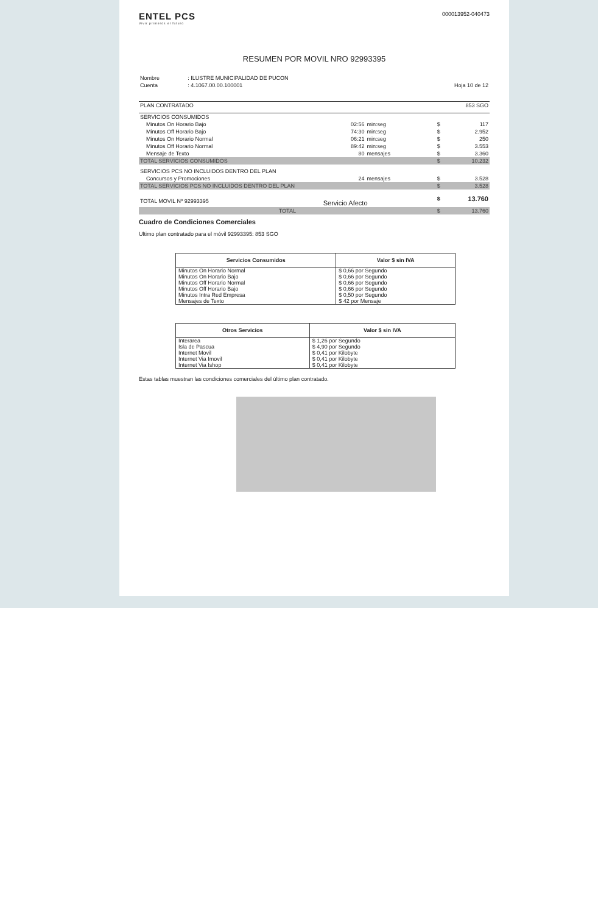ENTEL PCS
Vivir primeros el futuro
000013952-040473
RESUMEN POR MOVIL NRO 92993395
| Nombre | : ILUSTRE MUNICIPALIDAD DE PUCON | |
| Cuenta | : 4.1067.00.00.100001 | Hoja 10 de 12 |
| PLAN CONTRATADO | 853 SGO |
| SERVICIOS CONSUMIDOS | | | | |
| Minutos On Horario Bajo | 02:56 | min:seg | $ | 117 |
| Minutos Off Horario Bajo | 74:30 | min:seg | $ | 2.952 |
| Minutos On Horario Normal | 06:21 | min:seg | $ | 250 |
| Minutos Off Horario Normal | 89:42 | min:seg | $ | 3.553 |
| Mensaje de Texto | 80 | mensajes | $ | 3.360 |
| TOTAL SERVICIOS CONSUMIDOS | | | $ | 10.232 |
| SERVICIOS PCS NO INCLUIDOS DENTRO DEL PLAN | | | | |
| Concursos y Promociones | 24 | mensajes | $ | 3.528 |
| TOTAL SERVICIOS PCS NO INCLUIDOS DENTRO DEL PLAN | | | $ | 3.528 |
| TOTAL MOVIL Nº 92993395 | Servicio Afecto | | $ | 13.760 |
| TOTAL | | | $ | 13.760 |
Cuadro de Condiciones Comerciales
Ultimo plan contratado para el móvil 92993395: 853 SGO
| Servicios Consumidos | Valor $ sin IVA |
| --- | --- |
| Minutos On Horario Normal | $ 0,66 por Segundo |
| Minutos On Horario Bajo | $ 0,66 por Segundo |
| Minutos Off Horario Normal | $ 0,66 por Segundo |
| Minutos Off Horario Bajo | $ 0,66 por Segundo |
| Minutos Intra Red Empresa | $ 0,50 por Segundo |
| Mensajes de Texto | $ 42 por Mensaje |
| Otros Servicios | Valor $ sin IVA |
| --- | --- |
| Interarea | $ 1,26 por Segundo |
| Isla de Pascua | $ 4,90 por Segundo |
| Internet Movil | $ 0,41 por Kilobyte |
| Internet Via Imovil | $ 0,41 por Kilobyte |
| Internet Via Ishop | $ 0,41 por Kilobyte |
Estas tablas muestran las condiciones comerciales del último plan contratado.